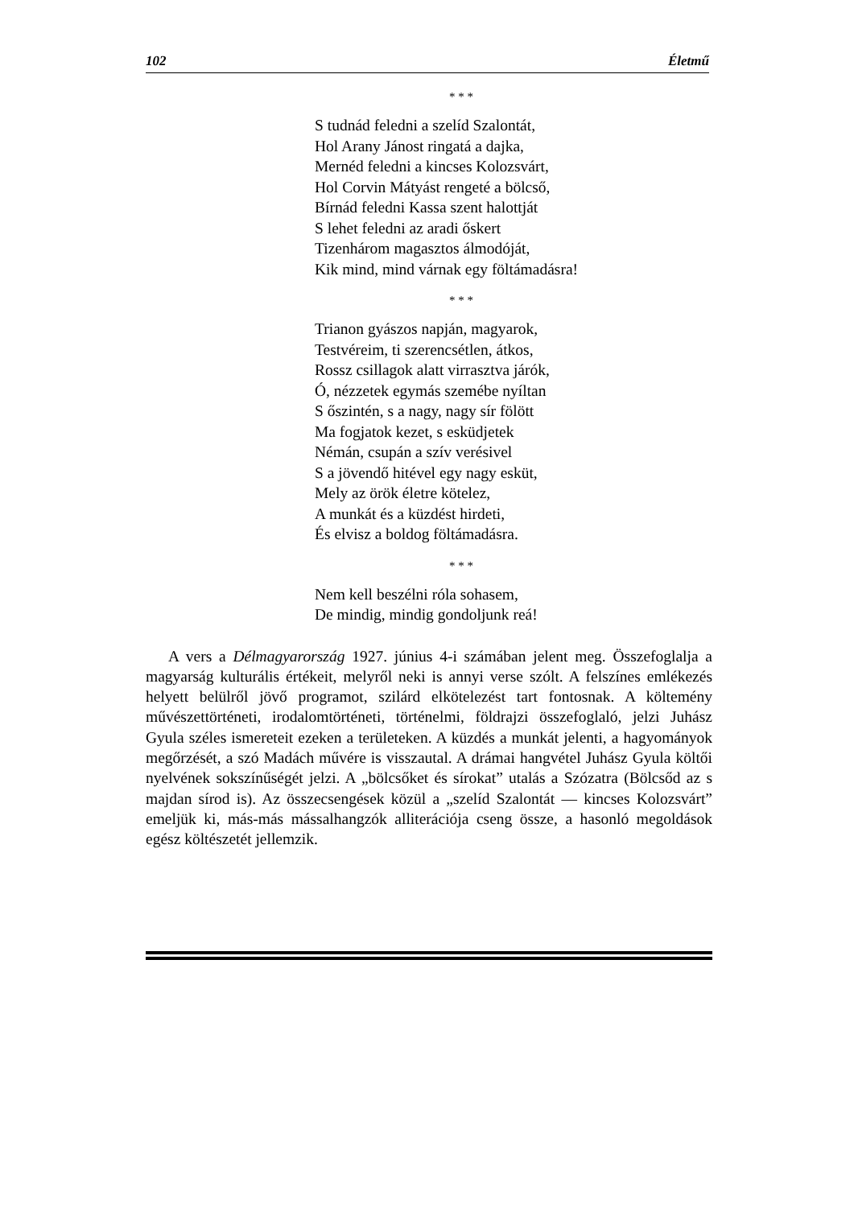102 Életmű
* * *
S tudnád feledni a szelíd Szalontát,
Hol Arany Jánost ringatá a dajka,
Mernéd feledni a kincses Kolozsvárt,
Hol Corvin Mátyást rengeté a bölcső,
Bírnád feledni Kassa szent halottját
S lehet feledni az aradi őskert
Tizenhárom magasztos álmodóját,
Kik mind, mind várnak egy föltámadásra!
* * *
Trianon gyászos napján, magyarok,
Testvéreim, ti szerencsétlen, átkos,
Rossz csillagok alatt virrasztva járók,
Ó, nézzetek egymás szemébe nyíltan
S őszintén, s a nagy, nagy sír fölött
Ma fogjatok kezet, s esküdjetek
Némán, csupán a szív verésivel
S a jövendő hitével egy nagy esküt,
Mely az örök életre kötelez,
A munkát és a küzdést hirdeti,
És elvisz a boldog föltámadásra.
* * *
Nem kell beszélni róla sohasem,
De mindig, mindig gondoljunk reá!
A vers a Délmagyarország 1927. június 4-i számában jelent meg. Összefoglalja a magyarság kulturális értékeit, melyről neki is annyi verse szólt. A felszínes emlékezés helyett belülről jövő programot, szilárd elkötelezést tart fontosnak. A költemény művészettörténeti, irodalomtörténeti, történelmi, földrajzi összefoglaló, jelzi Juhász Gyula széles ismereteit ezeken a területeken. A küzdés a munkát jelenti, a hagyományok megőrzését, a szó Madách művére is visszautal. A drámai hangvétel Juhász Gyula költői nyelvének sokszínűségét jelzi. A „bölcsőket és sírokat” utalás a Szózatra (Bölcsőd az s majdan sírod is). Az összecsengések közül a „szelíd Szalontát — kincses Kolozsvárt” emeljük ki, más-más mássalhangzók alliterációja cseng össze, a hasonló megoldások egész költészetét jellemzik.